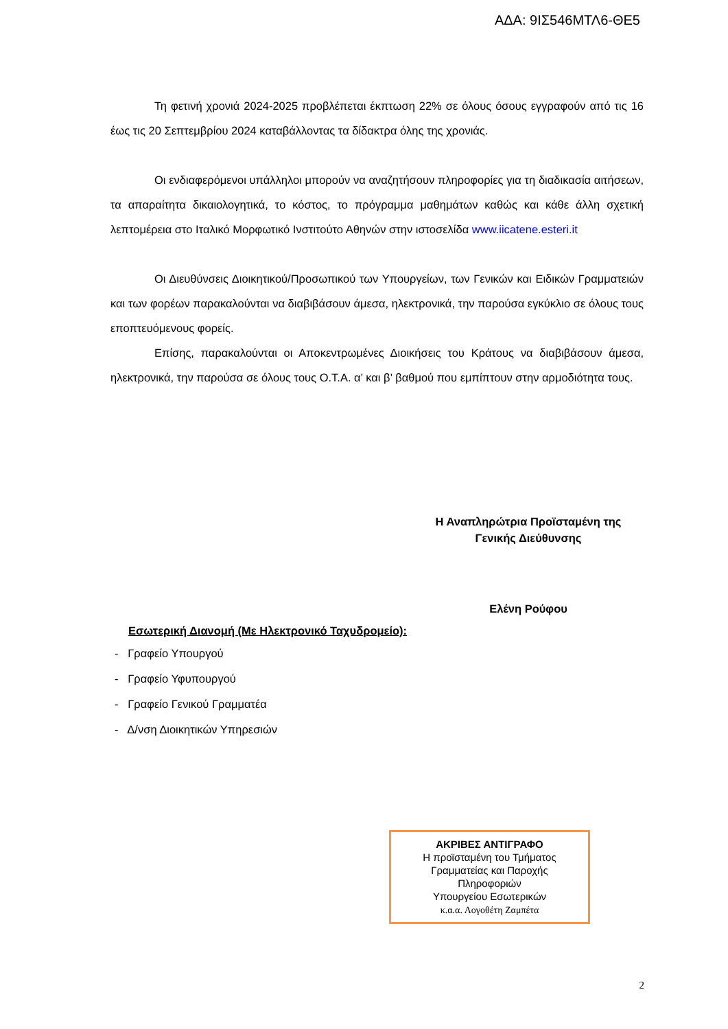ΑΔΑ: 9ΙΣ546ΜΤΛ6-ΘΕ5
Τη φετινή χρονιά 2024-2025 προβλέπεται έκπτωση 22% σε όλους όσους εγγραφούν από τις 16 έως τις 20 Σεπτεμβρίου 2024 καταβάλλοντας τα δίδακτρα όλης της χρονιάς.
Οι ενδιαφερόμενοι υπάλληλοι μπορούν να αναζητήσουν πληροφορίες για τη διαδικασία αιτήσεων, τα απαραίτητα δικαιολογητικά, το κόστος, το πρόγραμμα μαθημάτων καθώς και κάθε άλλη σχετική λεπτομέρεια στο Ιταλικό Μορφωτικό Ινστιτούτο Αθηνών στην ιστοσελίδα www.iicatene.esteri.it
Οι Διευθύνσεις Διοικητικού/Προσωπικού των Υπουργείων, των Γενικών και Ειδικών Γραμματειών και των φορέων παρακαλούνται να διαβιβάσουν άμεσα, ηλεκτρονικά, την παρούσα εγκύκλιο σε όλους τους εποπτευόμενους φορείς.
Επίσης, παρακαλούνται οι Αποκεντρωμένες Διοικήσεις του Κράτους να διαβιβάσουν άμεσα, ηλεκτρονικά, την παρούσα σε όλους τους Ο.Τ.Α. α’ και β’ βαθμού που εμπίπτουν στην αρμοδιότητα τους.
Η Αναπληρώτρια Προϊσταμένη της
Γενικής Διεύθυνσης
Ελένη Ρούφου
Εσωτερική Διανομή (Με Ηλεκτρονικό Ταχυδρομείο):
- Γραφείο Υπουργού
- Γραφείο Υφυπουργού
- Γραφείο Γενικού Γραμματέα
- Δ/νση Διοικητικών Υπηρεσιών
ΑΚΡΙΒΕΣ ΑΝΤΙΓΡΑΦΟ
Η προϊσταμένη του Τμήματος
Γραμματείας και Παροχής
Πληροφοριών
Υπουργείου Εσωτερικών
κ.α.α. Λογοθέτη Ζαμπέτα
2